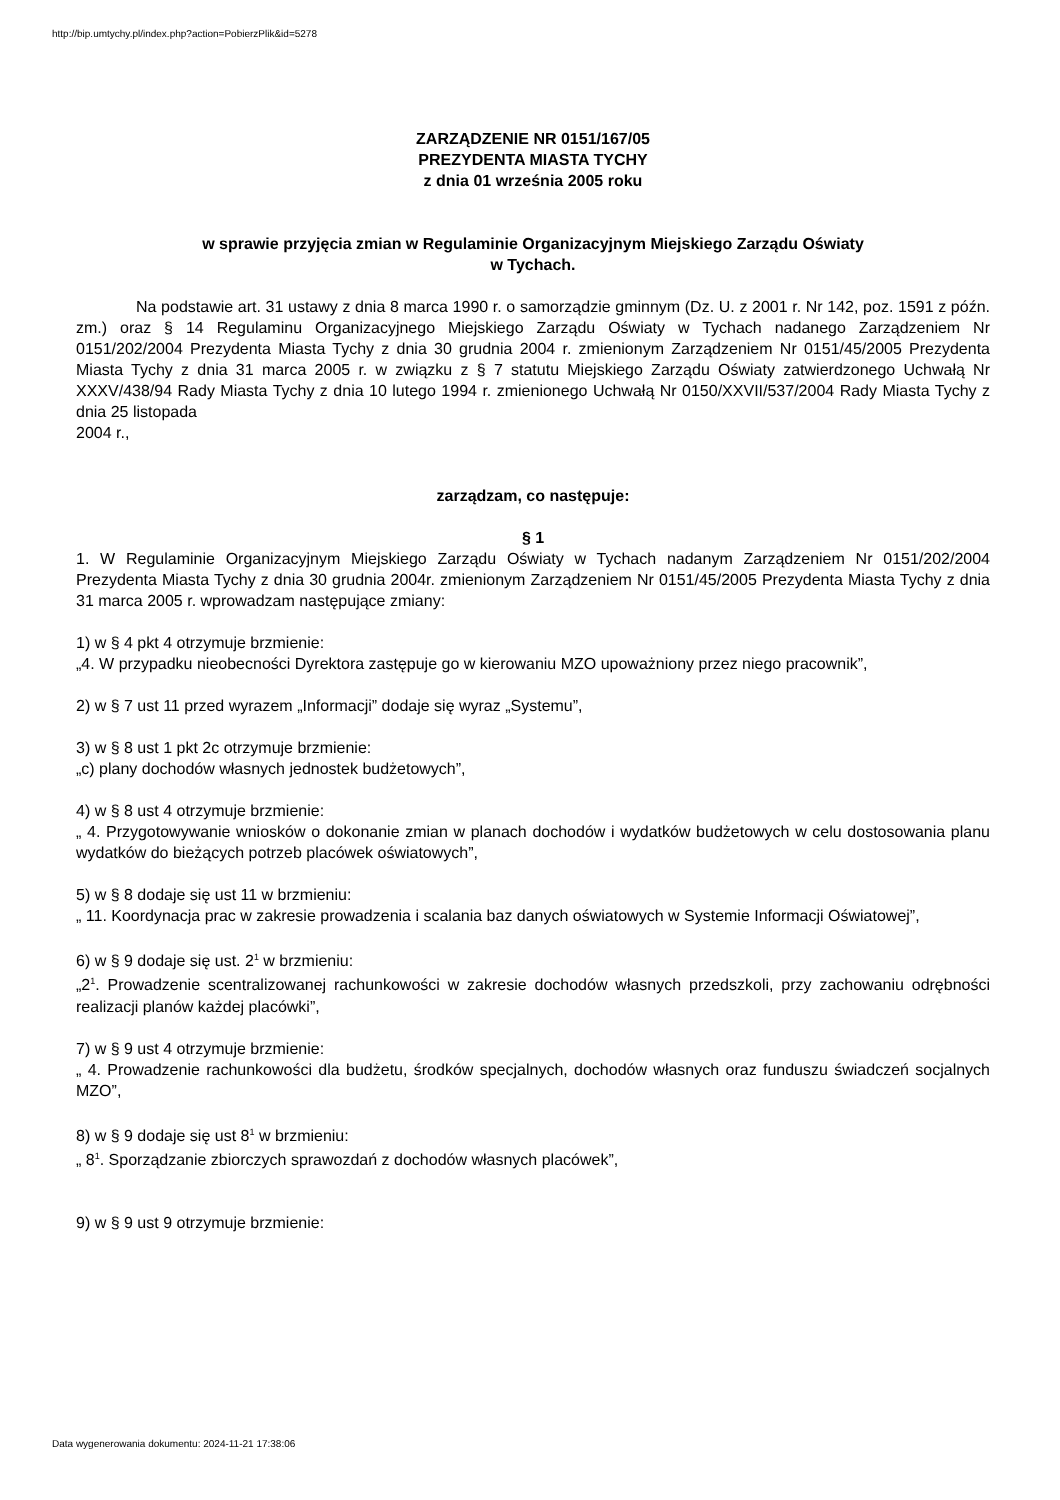http://bip.umtychy.pl/index.php?action=PobierzPlik&id=5278
ZARZĄDZENIE NR 0151/167/05
PREZYDENTA MIASTA TYCHY
z dnia 01 września 2005 roku
w sprawie przyjęcia zmian w Regulaminie Organizacyjnym Miejskiego Zarządu Oświaty
w Tychach.
Na podstawie art. 31 ustawy z dnia 8 marca 1990 r. o samorządzie gminnym (Dz. U. z 2001 r. Nr 142, poz. 1591 z późn. zm.) oraz § 14 Regulaminu Organizacyjnego Miejskiego Zarządu Oświaty w Tychach nadanego Zarządzeniem Nr 0151/202/2004 Prezydenta Miasta Tychy z dnia 30 grudnia 2004 r. zmienionym Zarządzeniem Nr 0151/45/2005 Prezydenta Miasta Tychy z dnia 31 marca 2005 r. w związku z § 7 statutu Miejskiego Zarządu Oświaty zatwierdzonego Uchwałą Nr XXXV/438/94 Rady Miasta Tychy z dnia 10 lutego 1994 r. zmienionego Uchwałą Nr 0150/XXVII/537/2004 Rady Miasta Tychy z dnia 25 listopada
2004 r.,
zarządzam, co następuje:
§ 1
1. W Regulaminie Organizacyjnym Miejskiego Zarządu Oświaty w Tychach nadanym Zarządzeniem Nr 0151/202/2004 Prezydenta Miasta Tychy z dnia 30 grudnia 2004r. zmienionym Zarządzeniem Nr 0151/45/2005 Prezydenta Miasta Tychy z dnia 31 marca 2005 r. wprowadzam następujące zmiany:
1) w § 4 pkt 4 otrzymuje brzmienie:
„4. W przypadku nieobecności Dyrektora zastępuje go w kierowaniu MZO upoważniony przez niego pracownik”,
2) w § 7 ust 11 przed wyrazem „Informacji” dodaje się wyraz „Systemu”,
3) w § 8 ust 1 pkt 2c otrzymuje brzmienie:
„c) plany dochodów własnych jednostek budżetowych”,
4) w § 8 ust 4 otrzymuje brzmienie:
„ 4. Przygotowywanie wniosków o dokonanie zmian w planach dochodów i wydatków budżetowych w celu dostosowania planu wydatków do bieżących potrzeb placówek oświatowych”,
5) w § 8 dodaje się ust 11 w brzmieniu:
„ 11. Koordynacja prac w zakresie prowadzenia i scalania baz danych oświatowych w Systemie Informacji Oświatowej”,
6) w § 9 dodaje się ust. 2<sup>1</sup> w brzmieniu:
„2<sup>1</sup>. Prowadzenie scentralizowanej rachunkowości w zakresie dochodów własnych przedszkoli, przy zachowaniu odrębności realizacji planów każdej placówki”,
7) w § 9 ust 4 otrzymuje brzmienie:
„ 4. Prowadzenie rachunkowości dla budżetu, środków specjalnych, dochodów własnych oraz funduszu świadczeń socjalnych MZO”,
8) w § 9 dodaje się ust 8<sup>1</sup> w brzmieniu:
„ 8<sup>1</sup>. Sporządzanie zbiorczych sprawozdań z dochodów własnych placówek”,
9) w § 9 ust 9 otrzymuje brzmienie:
Data wygenerowania dokumentu: 2024-11-21 17:38:06